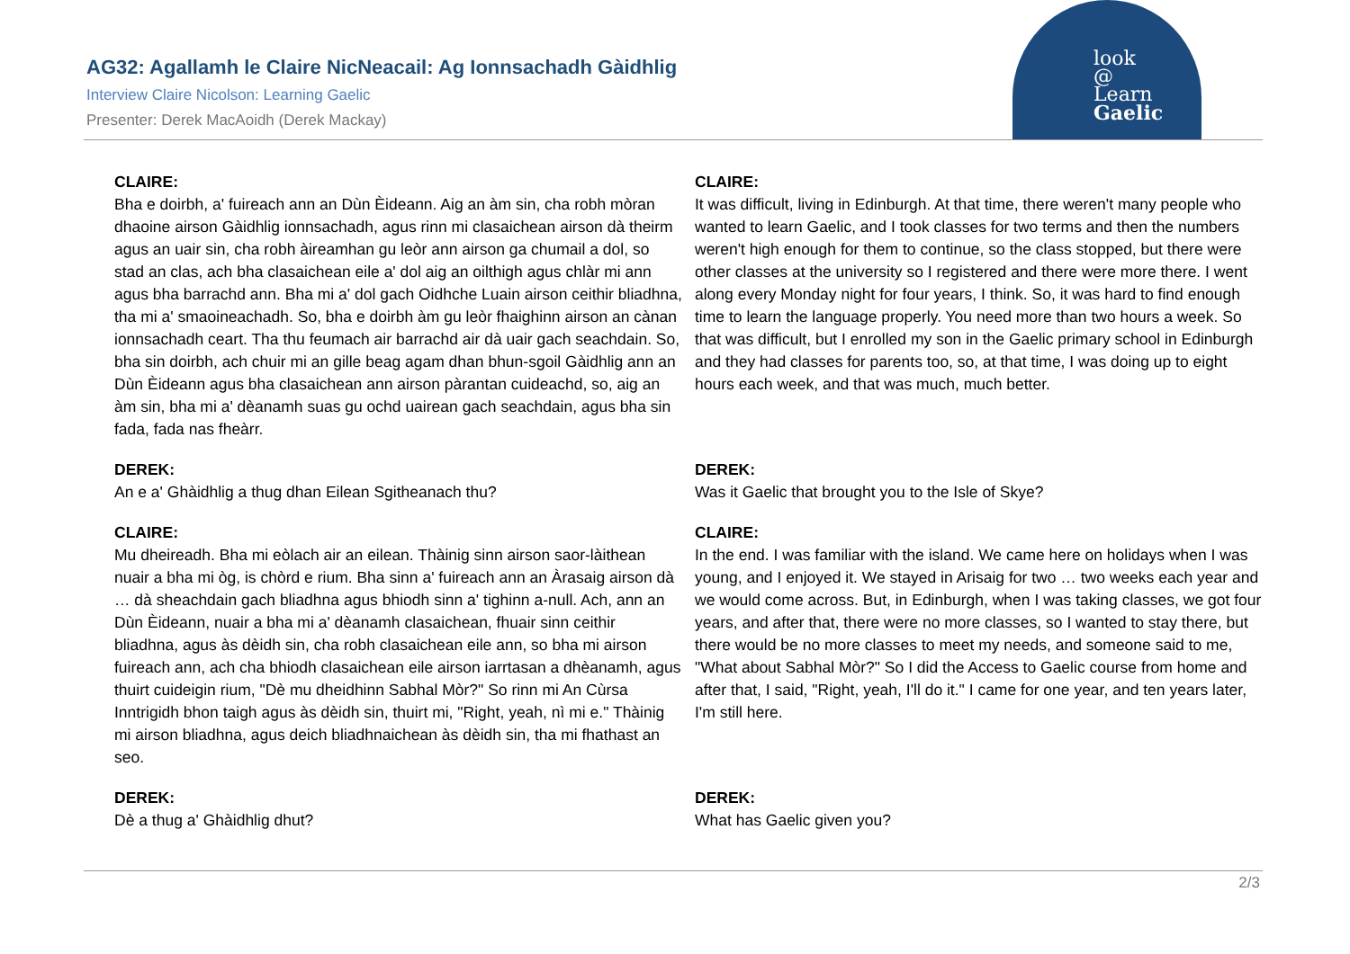look
@
Learn
Gaelic
AG32: Agallamh le Claire NicNeacail: Ag Ionnsachadh Gàidhlig
Interview Claire Nicolson: Learning Gaelic
Presenter: Derek MacAoidh (Derek Mackay)
| CLAIRE: Bha e doirbh, a' fuireach ann an Dùn Èideann. Aig an àm sin, cha robh mòran dhaoine airson Gàidhlig ionnsachadh, agus rinn mi clasaichean airson dà theirm agus an uair sin, cha robh àireamhan gu leòr ann airson ga chumail a dol, so stad an clas, ach bha clasaichean eile a' dol aig an oilthigh agus chlàr mi ann agus bha barrachd ann. Bha mi a' dol gach Oidhche Luain airson ceithir bliadhna, tha mi a' smaoineachadh. So, bha e doirbh àm gu leòr fhaighinn airson an cànan ionnsachadh ceart. Tha thu feumach air barrachd air dà uair gach seachdain. So, bha sin doirbh, ach chuir mi an gille beag agam dhan bhun-sgoil Gàidhlig ann an Dùn Èideann agus bha clasaichean ann airson pàrantan cuideachd, so, aig an àm sin, bha mi a' dèanamh suas gu ochd uairean gach seachdain, agus bha sin fada, fada nas fheàrr. | CLAIRE: It was difficult, living in Edinburgh. At that time, there weren't many people who wanted to learn Gaelic, and I took classes for two terms and then the numbers weren't high enough for them to continue, so the class stopped, but there were other classes at the university so I registered and there were more there. I went along every Monday night for four years, I think. So, it was hard to find enough time to learn the language properly. You need more than two hours a week. So that was difficult, but I enrolled my son in the Gaelic primary school in Edinburgh and they had classes for parents too, so, at that time, I was doing up to eight hours each week, and that was much, much better. |
| DEREK: An e a' Ghàidhlig a thug dhan Eilean Sgitheanach thu? | DEREK: Was it Gaelic that brought you to the Isle of Skye? |
| CLAIRE: Mu dheireadh. Bha mi eòlach air an eilean. Thàinig sinn airson saor-làithean nuair a bha mi òg, is chòrd e rium. Bha sinn a' fuireach ann an Àrasaig airson dà … dà sheachdain gach bliadhna agus bhiodh sinn a' tighinn a-null. Ach, ann an Dùn Èideann, nuair a bha mi a' dèanamh clasaichean, fhuair sinn ceithir bliadhna, agus às dèidh sin, cha robh clasaichean eile ann, so bha mi airson fuireach ann, ach cha bhiodh clasaichean eile airson iarrtasan a dhèanamh, agus thuirt cuideigin rium, "Dè mu dheidhinn Sabhal Mòr?" So rinn mi An Cùrsa Inntrigidh bhon taigh agus às dèidh sin, thuirt mi, "Right, yeah, nì mi e." Thàinig mi airson bliadhna, agus deich bliadhnaichean às dèidh sin, tha mi fhathast an seo. | CLAIRE: In the end. I was familiar with the island. We came here on holidays when I was young, and I enjoyed it. We stayed in Arisaig for two … two weeks each year and we would come across. But, in Edinburgh, when I was taking classes, we got four years, and after that, there were no more classes, so I wanted to stay there, but there would be no more classes to meet my needs, and someone said to me, "What about Sabhal Mòr?" So I did the Access to Gaelic course from home and after that, I said, "Right, yeah, I'll do it." I came for one year, and ten years later, I'm still here. |
| DEREK: Dè a thug a' Ghàidhlig dhut? | DEREK: What has Gaelic given you? |
2/3